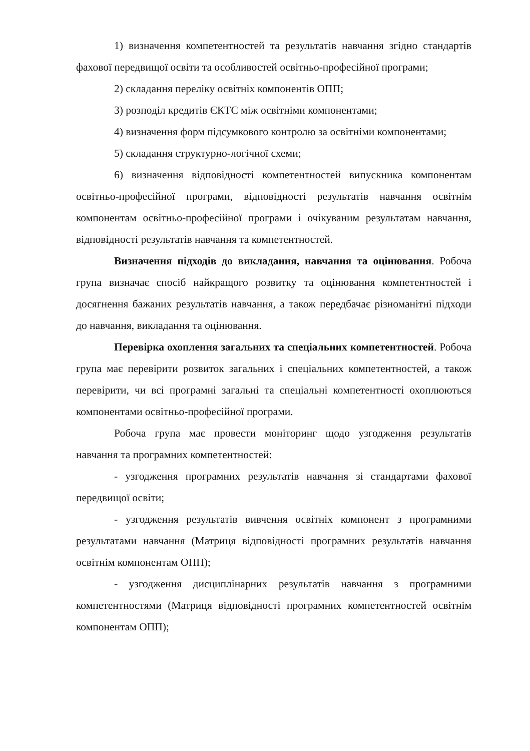1) визначення компетентностей та результатів навчання згідно стандартів фахової передвищої освіти та особливостей освітньо-професійної програми;
2) складання переліку освітніх компонентів ОПП;
3) розподіл кредитів ЄКТС між освітніми компонентами;
4) визначення форм підсумкового контролю за освітніми компонентами;
5) складання структурно-логічної схеми;
6) визначення відповідності компетентностей випускника компонентам освітньо-професійної програми, відповідності результатів навчання освітнім компонентам освітньо-професійної програми і очікуваним результатам навчання, відповідності результатів навчання та компетентностей.
Визначення підходів до викладання, навчання та оцінювання. Робоча група визначає спосіб найкращого розвитку та оцінювання компетентностей і досягнення бажаних результатів навчання, а також передбачає різноманітні підходи до навчання, викладання та оцінювання.
Перевірка охоплення загальних та спеціальних компетентностей. Робоча група має перевірити розвиток загальних і спеціальних компетентностей, а також перевірити, чи всі програмні загальні та спеціальні компетентності охоплюються компонентами освітньо-професійної програми.
Робоча група має провести моніторинг щодо узгодження результатів навчання та програмних компетентностей:
- узгодження програмних результатів навчання зі стандартами фахової передвищої освіти;
- узгодження результатів вивчення освітніх компонент з програмними результатами навчання (Матриця відповідності програмних результатів навчання освітнім компонентам ОПП);
- узгодження дисциплінарних результатів навчання з програмними компетентностями (Матриця відповідності програмних компетентностей освітнім компонентам ОПП);